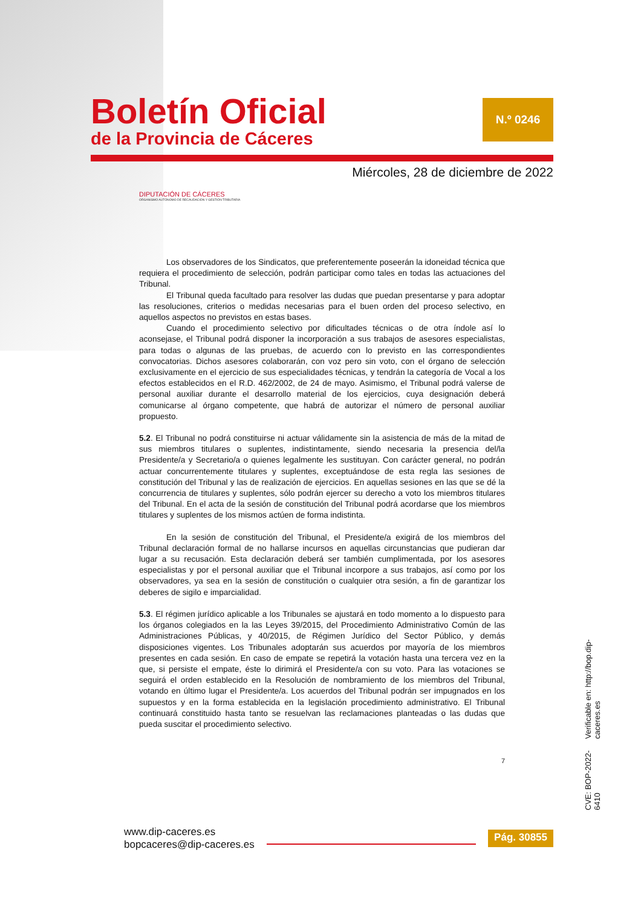Boletín Oficial
de la Provincia de Cáceres
N.º 0246
Miércoles, 28 de diciembre de 2022
DIPUTACIÓN DE CÁCERES
ORGANISMO AUTÓNOMO DE RECAUDACIÓN Y GESTIÓN TRIBUTARIA
Los observadores de los Sindicatos, que preferentemente poseerán la idoneidad técnica que requiera el procedimiento de selección, podrán participar como tales en todas las actuaciones del Tribunal.
El Tribunal queda facultado para resolver las dudas que puedan presentarse y para adoptar las resoluciones, criterios o medidas necesarias para el buen orden del proceso selectivo, en aquellos aspectos no previstos en estas bases.
Cuando el procedimiento selectivo por dificultades técnicas o de otra índole así lo aconsejase, el Tribunal podrá disponer la incorporación a sus trabajos de asesores especialistas, para todas o algunas de las pruebas, de acuerdo con lo previsto en las correspondientes convocatorias. Dichos asesores colaborarán, con voz pero sin voto, con el órgano de selección exclusivamente en el ejercicio de sus especialidades técnicas, y tendrán la categoría de Vocal a los efectos establecidos en el R.D. 462/2002, de 24 de mayo. Asimismo, el Tribunal podrá valerse de personal auxiliar durante el desarrollo material de los ejercicios, cuya designación deberá comunicarse al órgano competente, que habrá de autorizar el número de personal auxiliar propuesto.
5.2. El Tribunal no podrá constituirse ni actuar válidamente sin la asistencia de más de la mitad de sus miembros titulares o suplentes, indistintamente, siendo necesaria la presencia del/la Presidente/a y Secretario/a o quienes legalmente les sustituyan. Con carácter general, no podrán actuar concurrentemente titulares y suplentes, exceptuándose de esta regla las sesiones de constitución del Tribunal y las de realización de ejercicios. En aquellas sesiones en las que se dé la concurrencia de titulares y suplentes, sólo podrán ejercer su derecho a voto los miembros titulares del Tribunal. En el acta de la sesión de constitución del Tribunal podrá acordarse que los miembros titulares y suplentes de los mismos actúen de forma indistinta.
En la sesión de constitución del Tribunal, el Presidente/a exigirá de los miembros del Tribunal declaración formal de no hallarse incursos en aquellas circunstancias que pudieran dar lugar a su recusación. Esta declaración deberá ser también cumplimentada, por los asesores especialistas y por el personal auxiliar que el Tribunal incorpore a sus trabajos, así como por los observadores, ya sea en la sesión de constitución o cualquier otra sesión, a fin de garantizar los deberes de sigilo e imparcialidad.
5.3. El régimen jurídico aplicable a los Tribunales se ajustará en todo momento a lo dispuesto para los órganos colegiados en la las Leyes 39/2015, del Procedimiento Administrativo Común de las Administraciones Públicas, y 40/2015, de Régimen Jurídico del Sector Público, y demás disposiciones vigentes. Los Tribunales adoptarán sus acuerdos por mayoría de los miembros presentes en cada sesión. En caso de empate se repetirá la votación hasta una tercera vez en la que, si persiste el empate, éste lo dirimirá el Presidente/a con su voto. Para las votaciones se seguirá el orden establecido en la Resolución de nombramiento de los miembros del Tribunal, votando en último lugar el Presidente/a. Los acuerdos del Tribunal podrán ser impugnados en los supuestos y en la forma establecida en la legislación procedimiento administrativo. El Tribunal continuará constituido hasta tanto se resuelvan las reclamaciones planteadas o las dudas que pueda suscitar el procedimiento selectivo.
7
CVE: BOP-2022-6410 Verificable en: http://bop.dip-caceres.es
www.dip-caceres.es
bopcaceres@dip-caceres.es
Pág. 30855